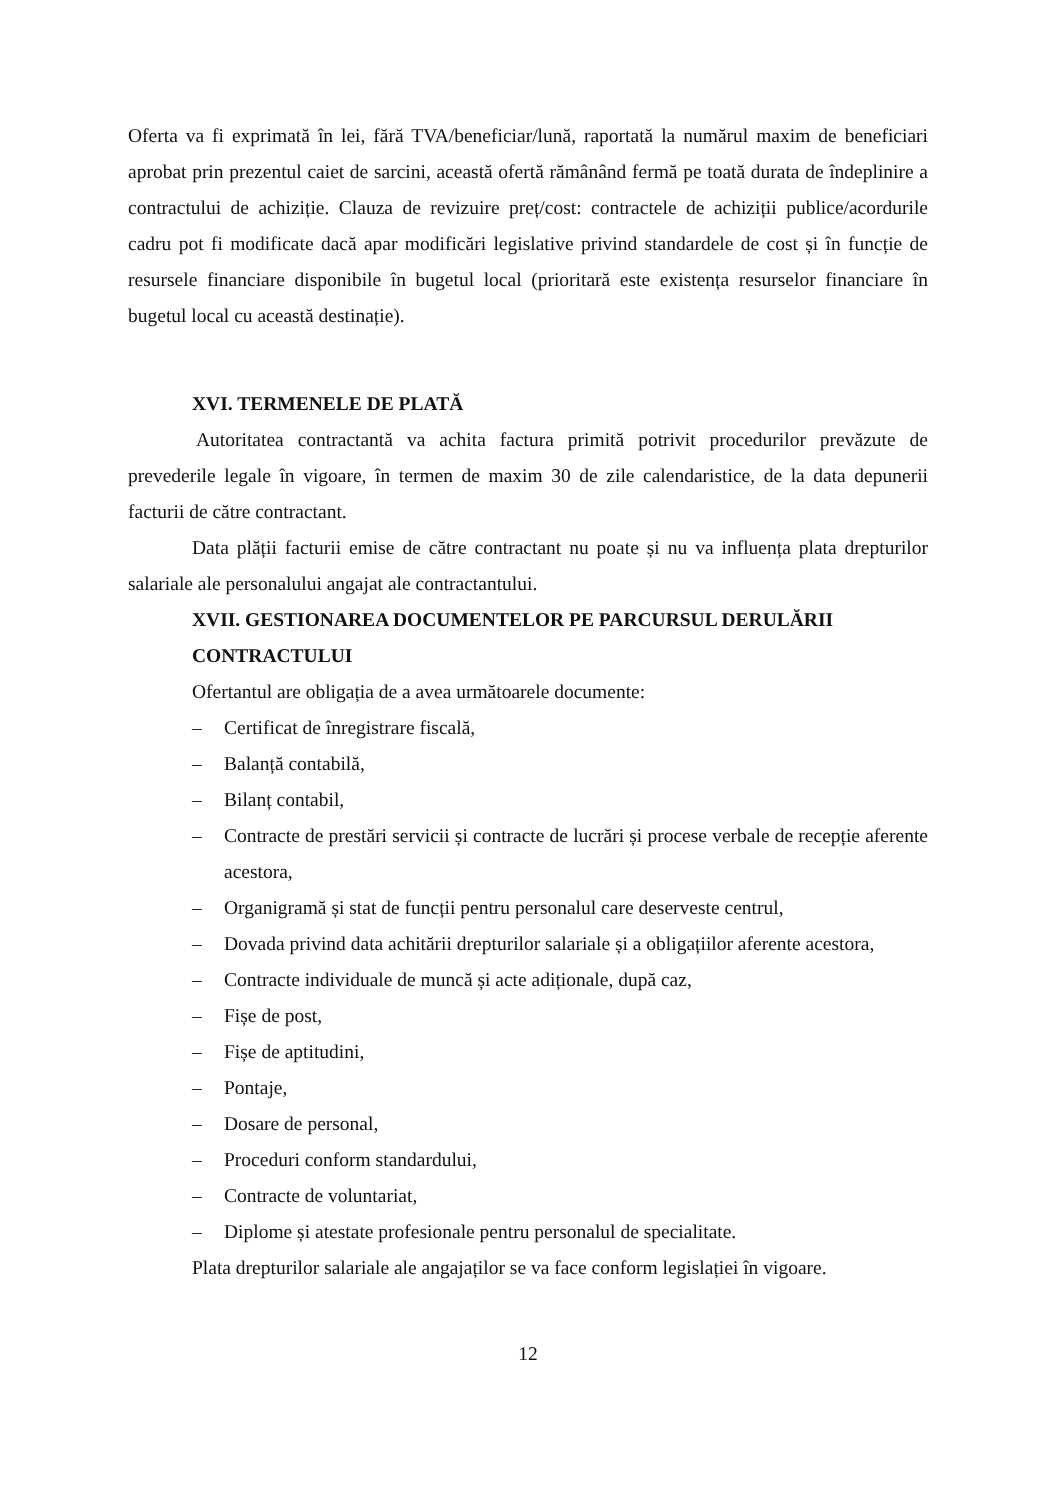Oferta va fi exprimată în lei, fără TVA/beneficiar/lună, raportată la numărul maxim de beneficiari aprobat prin prezentul caiet de sarcini, această ofertă rămânând fermă pe toată durata de îndeplinire a contractului de achiziție. Clauza de revizuire preț/cost: contractele de achiziții publice/acordurile cadru pot fi modificate dacă apar modificări legislative privind standardele de cost și în funcție de resursele financiare disponibile în bugetul local (prioritară este existența resurselor financiare în bugetul local cu această destinație).
XVI. TERMENELE DE PLATĂ
Autoritatea contractantă va achita factura primită potrivit procedurilor prevăzute de prevederile legale în vigoare, în termen de maxim 30 de zile calendaristice, de la data depunerii facturii de către contractant.
Data plății facturii emise de către contractant nu poate și nu va influența plata drepturilor salariale ale personalului angajat ale contractantului.
XVII. GESTIONAREA DOCUMENTELOR PE PARCURSUL DERULĂRII CONTRACTULUI
Ofertantul are obligația de a avea următoarele documente:
– Certificat de înregistrare fiscală,
– Balanță contabilă,
– Bilanț contabil,
– Contracte de prestări servicii și contracte de lucrări și procese verbale de recepție aferente acestora,
– Organigramă și stat de funcții pentru personalul care deserveste centrul,
– Dovada privind data achitării drepturilor salariale și a obligațiilor aferente acestora,
– Contracte individuale de muncă și acte adiționale, după caz,
– Fișe de post,
– Fișe de aptitudini,
– Pontaje,
– Dosare de personal,
– Proceduri conform standardului,
– Contracte de voluntariat,
– Diplome și atestate profesionale pentru personalul de specialitate.
Plata drepturilor salariale ale angajaților se va face conform legislației în vigoare.
12